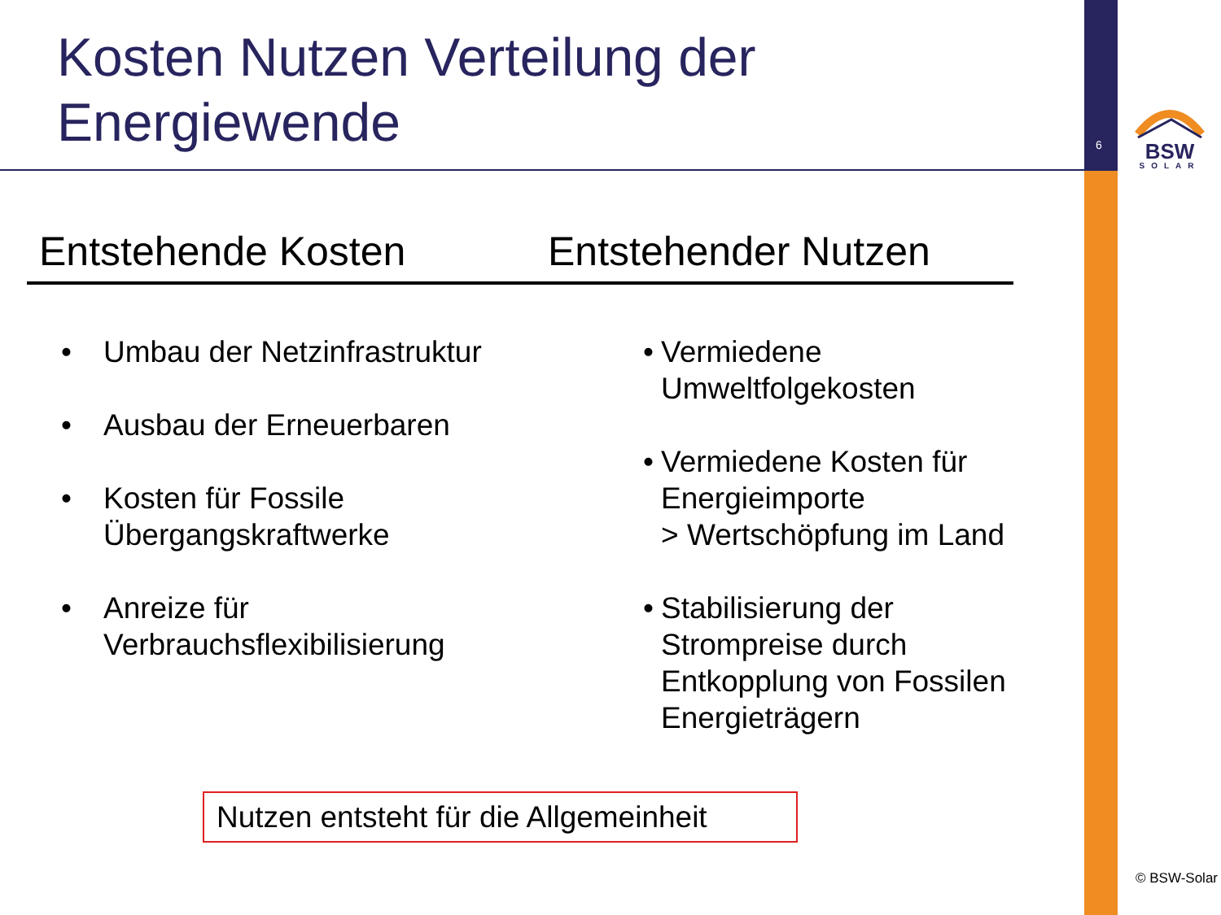Kosten Nutzen Verteilung der
Energiewende
6
BSW
SOLAR
Entstehende Kosten Entstehender Nutzen
• Umbau der Netzinfrastruktur
• Ausbau der Erneuerbaren
• Kosten für Fossile
Übergangskraftwerke
• Anreize für
Verbrauchsflexibilisierung
• Vermiedene
Umweltfolgekosten
• Vermiedene Kosten für
Energieimporte
> Wertschöpfung im Land
• Stabilisierung der
Strompreise durch
Entkopplung von Fossilen
Energieträgern
Nutzen entsteht für die Allgemeinheit
© BSW-Solar